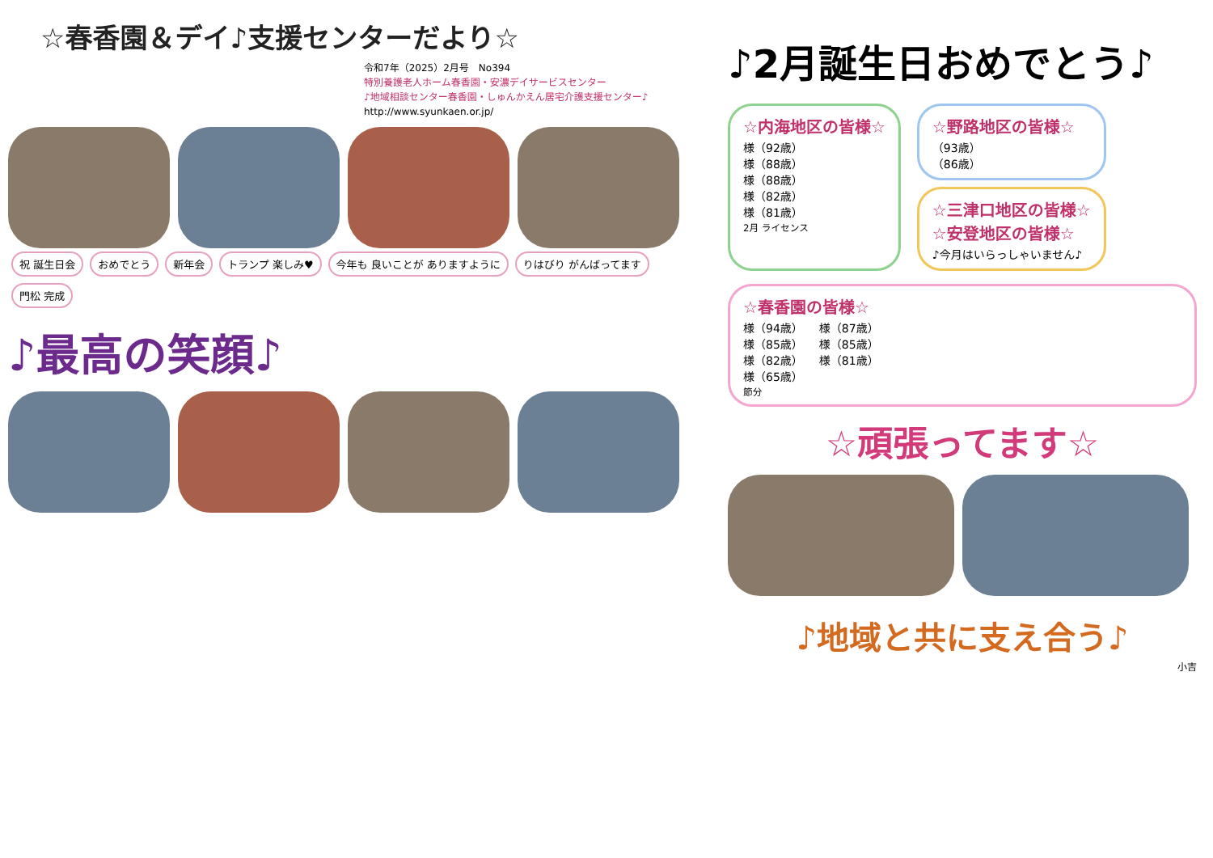☆春香園＆デイ♪支援センターだより☆
令和7年（2025）2月号　No394
特別養護老人ホーム春香園・安濃デイサービスセンター
♪地域相談センター春香園・しゅんかえん居宅介護支援センター♪
http://www.syunkaen.or.jp/
祝 誕生日会 おめでとう 新年会 トランプ 楽しみ♥ 今年も 良いことが ありますように りはびり がんばってます 門松 完成
♪最高の笑顔♪
♪2月誕生日おめでとう♪
☆内海地区の皆様☆
様（92歳）
様（88歳）
様（88歳）
様（82歳）
様（81歳）
2月 ライセンス
☆野路地区の皆様☆
（93歳）
（86歳）
☆三津口地区の皆様☆
☆安登地区の皆様☆
♪今月はいらっしゃいません♪
☆春香園の皆様☆
様（94歳）
様（85歳）
様（82歳）
様（65歳）
様（87歳）
様（85歳）
様（81歳）
節分
☆頑張ってます☆
♪地域と共に支え合う♪
小吉